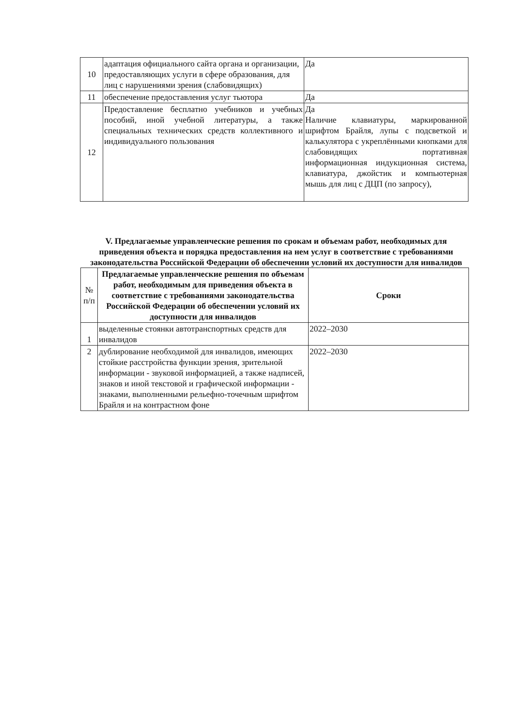| 10 | адаптация официального сайта органа и организации, предоставляющих услуги в сфере образования, для лиц с нарушениями зрения (слабовидящих) | Да |
| 11 | обеспечение предоставления услуг тьютора | Да |
| 12 | Предоставление бесплатно учебников и учебных пособий, иной учебной литературы, а также специальных технических средств коллективного и индивидуального пользования | Да Наличие клавиатуры, маркированной шрифтом Брайля, лупы с подсветкой и калькулятора с укреплёнными кнопками для слабовидящих портативная информационная индукционная система, клавиатура, джойстик и компьютерная мышь для лиц с ДЦП (по запросу), |
V. Предлагаемые управленческие решения по срокам и объемам работ, необходимых для приведения объекта и порядка предоставления на нем услуг в соответствие с требованиями законодательства Российской Федерации об обеспечении условий их доступности для инвалидов
| № п/п | Предлагаемые управленческие решения по объемам работ, необходимым для приведения объекта в соответствие с требованиями законодательства Российской Федерации об обеспечении условий их доступности для инвалидов | Сроки |
| --- | --- | --- |
| 1 | выделенные стоянки автотранспортных средств для инвалидов | 2022–2030 |
| 2 | дублирование необходимой для инвалидов, имеющих стойкие расстройства функции зрения, зрительной информации - звуковой информацией, а также надписей, знаков и иной текстовой и графической информации - знаками, выполненными рельефно-точечным шрифтом Брайля и на контрастном фоне | 2022–2030 |